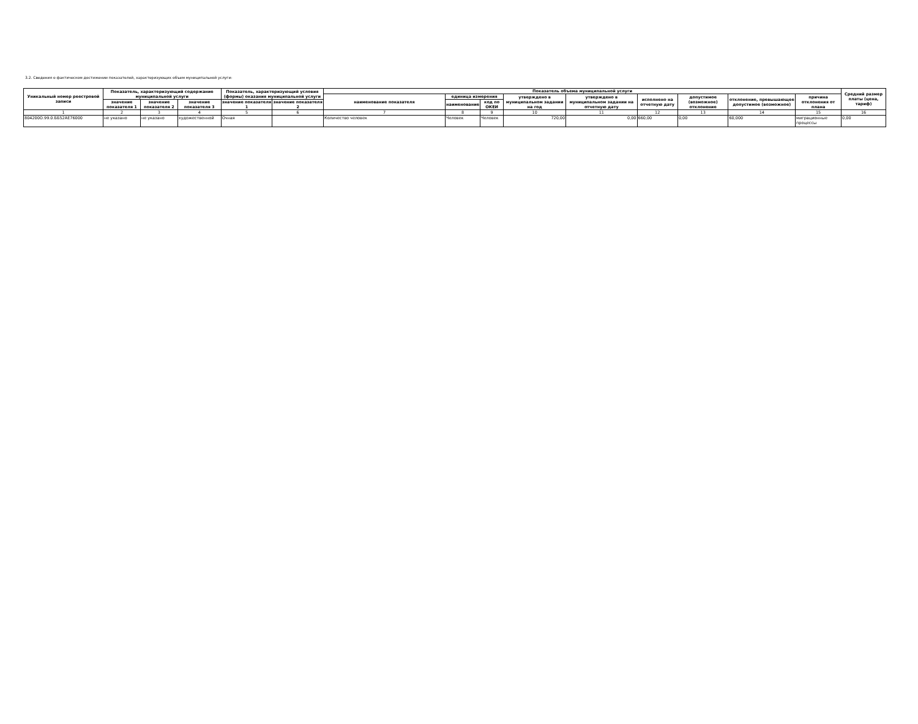3.2. Сведения о фактическом достижении показателей, характеризующих объем муниципальной услуги:
| Уникальный номер реестровой записи | Показатель, характеризующий содержание муниципальной услуги | | | Показатель, характеризующий условия (формы) оказания муниципальной услуги | | Показатель объема муниципальной услуги | | | | | | | | | Средний размер платы (цена, тариф) |
| --- | --- | --- | --- | --- | --- | --- | --- | --- | --- | --- | --- | --- | --- | --- | --- |
| | | | | | | наименование показателя | единица измерения | | утверждено в муниципальном задании на год | утверждено в муниципальном задании на отчетную дату | исполнено на отчетную дату | допустимое (возможное) отклонение | отклонение, превышающее допустимое (возможное) | причина отклонения от плана | |
| | значение показателя 1 | значение показателя 2 | значение показателя 3 | значение показателя 1 | значение показателя 2 | | наименование | код по ОКЕИ | | | | | | | |
| 1 | 2 | 3 | 4 | 5 | 6 | 7 | 8 | 9 | 10 | 11 | 12 | 13 | 14 | 15 | 16 |
| 804200О.99.0.ББ52АЕ76000 | не указано | не указано | художественной | Очная | | Количество человек | Человек | Человек | 720,00 | 0,00 | 660,00 | 0,00 | 60,000 | миграционные процессы | 0,00 |